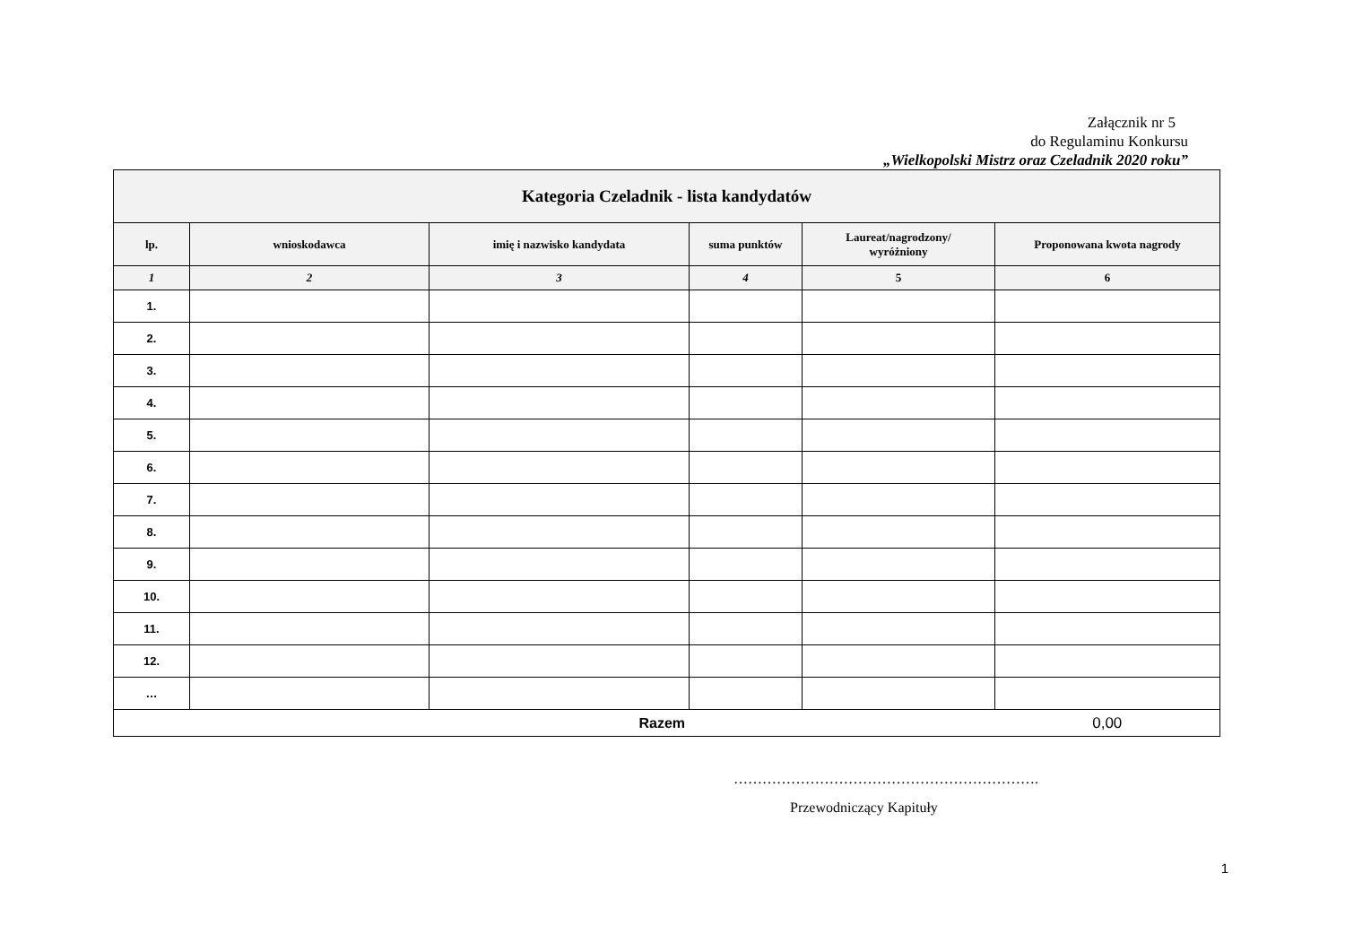Załącznik nr 5
do Regulaminu Konkursu
„Wielkopolski Mistrz oraz Czeladnik 2020 roku”
| Kategoria Czeladnik - lista kandydatów | | | | | |
| lp. | wnioskodawca | imię i nazwisko kandydata | suma punktów | Laureat/nagrodzony/ wyróżniony | Proponowana kwota nagrody |
| 1 | 2 | 3 | 4 | 5 | 6 |
| 1. | | | | | |
| 2. | | | | | |
| 3. | | | | | |
| 4. | | | | | |
| 5. | | | | | |
| 6. | | | | | |
| 7. | | | | | |
| 8. | | | | | |
| 9. | | | | | |
| 10. | | | | | |
| 11. | | | | | |
| 12. | | | | | |
| … | | | | | |
| Razem | | | | | 0,00 |
……………………………………………………….
Przewodniczący Kapituły
1